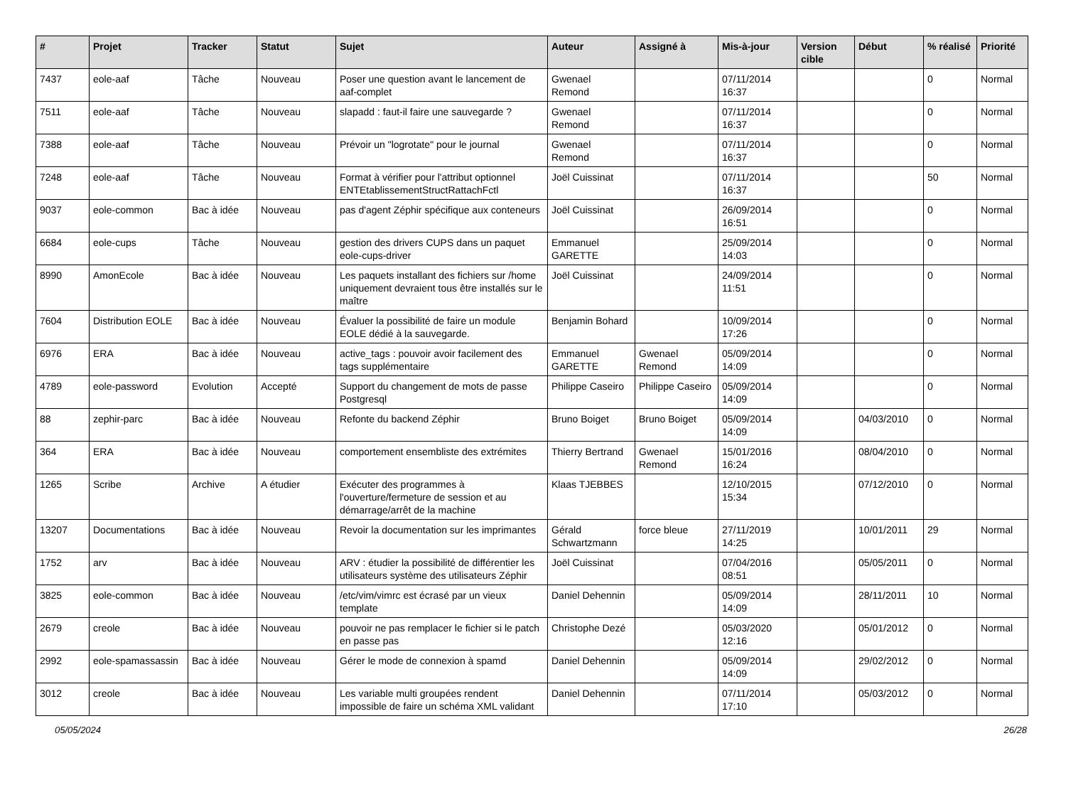| # | Projet | Tracker | Statut | Sujet | Auteur | Assigné à | Mis-à-jour | Version cible | Début | % réalisé | Priorité |
| --- | --- | --- | --- | --- | --- | --- | --- | --- | --- | --- | --- |
| 7437 | eole-aaf | Tâche | Nouveau | Poser une question avant le lancement de aaf-complet | Gwenael Remond | | 07/11/2014 16:37 | | | 0 | Normal |
| 7511 | eole-aaf | Tâche | Nouveau | slapadd : faut-il faire une sauvegarde ? | Gwenael Remond | | 07/11/2014 16:37 | | | 0 | Normal |
| 7388 | eole-aaf | Tâche | Nouveau | Prévoir un "logrotate" pour le journal | Gwenael Remond | | 07/11/2014 16:37 | | | 0 | Normal |
| 7248 | eole-aaf | Tâche | Nouveau | Format à vérifier pour l'attribut optionnel ENTEtablissementStructRattachFctl | Joël Cuissinat | | 07/11/2014 16:37 | | | 50 | Normal |
| 9037 | eole-common | Bac à idée | Nouveau | pas d'agent Zéphir spécifique aux conteneurs | Joël Cuissinat | | 26/09/2014 16:51 | | | 0 | Normal |
| 6684 | eole-cups | Tâche | Nouveau | gestion des drivers CUPS dans un paquet eole-cups-driver | Emmanuel GARETTE | | 25/09/2014 14:03 | | | 0 | Normal |
| 8990 | AmonEcole | Bac à idée | Nouveau | Les paquets installant des fichiers sur /home uniquement devraient tous être installés sur le maître | Joël Cuissinat | | 24/09/2014 11:51 | | | 0 | Normal |
| 7604 | Distribution EOLE | Bac à idée | Nouveau | Évaluer la possibilité de faire un module EOLE dédié à la sauvegarde. | Benjamin Bohard | | 10/09/2014 17:26 | | | 0 | Normal |
| 6976 | ERA | Bac à idée | Nouveau | active_tags : pouvoir avoir facilement des tags supplémentaire | Emmanuel GARETTE | Gwenael Remond | 05/09/2014 14:09 | | | 0 | Normal |
| 4789 | eole-password | Evolution | Accepté | Support du changement de mots de passe Postgresql | Philippe Caseiro | Philippe Caseiro | 05/09/2014 14:09 | | | 0 | Normal |
| 88 | zephir-parc | Bac à idée | Nouveau | Refonte du backend Zéphir | Bruno Boiget | Bruno Boiget | 05/09/2014 14:09 | | 04/03/2010 | 0 | Normal |
| 364 | ERA | Bac à idée | Nouveau | comportement ensembliste des extrémites | Thierry Bertrand | Gwenael Remond | 15/01/2016 16:24 | | 08/04/2010 | 0 | Normal |
| 1265 | Scribe | Archive | A étudier | Exécuter des programmes à l'ouverture/fermeture de session et au démarrage/arrêt de la machine | Klaas TJEBBES | | 12/10/2015 15:34 | | 07/12/2010 | 0 | Normal |
| 13207 | Documentations | Bac à idée | Nouveau | Revoir la documentation sur les imprimantes | Gérald Schwartzmann | force bleue | 27/11/2019 14:25 | | 10/01/2011 | 29 | Normal |
| 1752 | arv | Bac à idée | Nouveau | ARV : étudier la possibilité de différentier les utilisateurs système des utilisateurs Zéphir | Joël Cuissinat | | 07/04/2016 08:51 | | 05/05/2011 | 0 | Normal |
| 3825 | eole-common | Bac à idée | Nouveau | /etc/vim/vimrc est écrasé par un vieux template | Daniel Dehennin | | 05/09/2014 14:09 | | 28/11/2011 | 10 | Normal |
| 2679 | creole | Bac à idée | Nouveau | pouvoir ne pas remplacer le fichier si le patch en passe pas | Christophe Dezé | | 05/03/2020 12:16 | | 05/01/2012 | 0 | Normal |
| 2992 | eole-spamassassin | Bac à idée | Nouveau | Gérer le mode de connexion à spamd | Daniel Dehennin | | 05/09/2014 14:09 | | 29/02/2012 | 0 | Normal |
| 3012 | creole | Bac à idée | Nouveau | Les variable multi groupées rendent impossible de faire un schéma XML validant | Daniel Dehennin | | 07/11/2014 17:10 | | 05/03/2012 | 0 | Normal |
05/05/2024 26/28